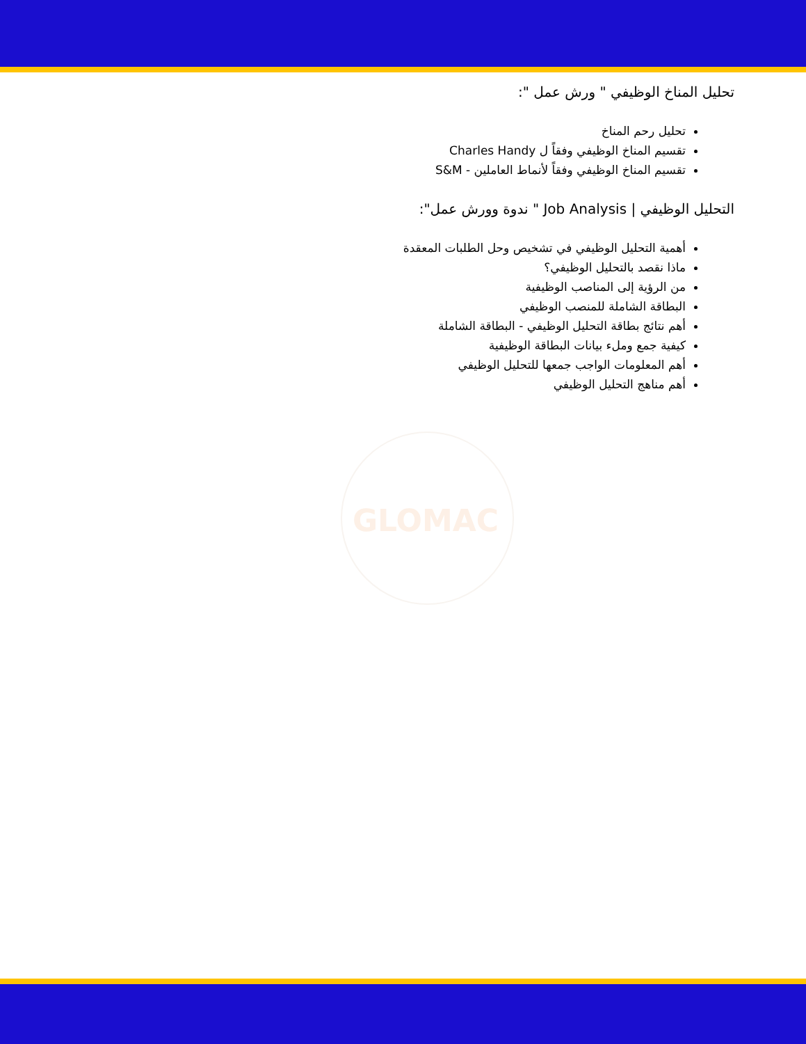تحليل المناخ الوظيفي " ورش عمل ":
تحليل رحم المناخ
تقسيم المناخ الوظيفي وفقاً ل Charles Handy
تقسيم المناخ الوظيفي وفقاً لأنماط العاملين - S&M
التحليل الوظيفي | Job Analysis " ندوة وورش عمل":
أهمية التحليل الوظيفي في تشخيص وحل الطلبات المعقدة
ماذا نقصد بالتحليل الوظيفي؟
من الرؤية إلى المناصب الوظيفية
البطاقة الشاملة للمنصب الوظيفي
أهم نتائج بطاقة التحليل الوظيفي - البطاقة الشاملة
كيفية جمع وملء بيانات البطاقة الوظيفية
أهم المعلومات الواجب جمعها للتحليل الوظيفي
أهم مناهج التحليل الوظيفي
GLOMAC